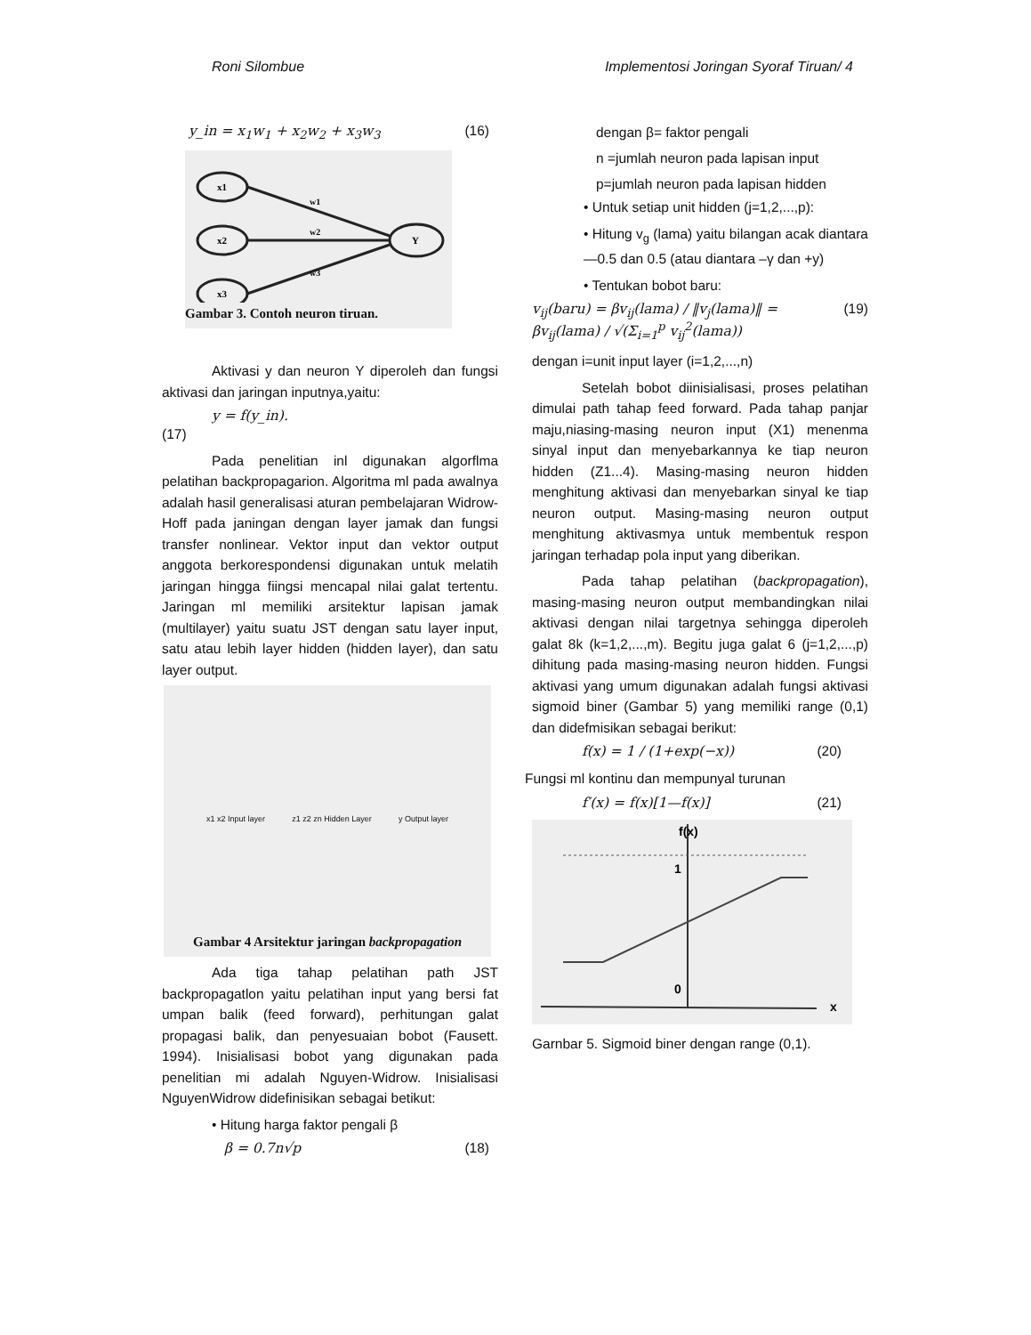Roni Silombue Implementosi Joringan Syoraf Tiruan/ 4
y_in = x<sub>1</sub>w<sub>1</sub> + x<sub>2</sub>w<sub>2</sub> + x<sub>3</sub>w<sub>3</sub> (16)
x1
x2
x3
Y
w1
w2
w3
Gambar 3. Contoh neuron tiruan.
Aktivasi y dan neuron Y diperoleh dan fungsi aktivasi dan jaringan inputnya,yaitu:
y = f(y_in).
(17)
Pada penelitian inl digunakan algorflma pelatihan backpropagarion. Algoritma ml pada awalnya adalah hasil generalisasi aturan pembelajaran Widrow-Hoff pada janingan dengan layer jamak dan fungsi transfer nonlinear. Vektor input dan vektor output anggota berkorespondensi digunakan untuk melatih jaringan hingga fiingsi mencapal nilai galat tertentu. Jaringan ml memiliki arsitektur lapisan jamak (multilayer) yaitu suatu JST dengan satu layer input, satu atau lebih layer hidden (hidden layer), dan satu layer output.
x1 x2 Input layer z1 z2 zn Hidden Layer y Output layer
Gambar 4 Arsitektur jaringan backpropagation
Ada tiga tahap pelatihan path JST backpropagatlon yaitu pelatihan input yang bersi fat umpan balik (feed forward), perhitungan galat propagasi balik, dan penyesuaian bobot (Fausett. 1994). Inisialisasi bobot yang digunakan pada penelitian mi adalah Nguyen-Widrow. Inisialisasi NguyenWidrow didefinisikan sebagai betikut:
• Hitung harga faktor pengali β
β = 0.7n√p (18)
dengan β= faktor pengali
n =jumlah neuron pada lapisan input
p=jumlah neuron pada lapisan hidden
• Untuk setiap unit hidden (j=1,2,...,p):
• Hitung v<sub>g</sub> (lama) yaitu bilangan acak diantara —0.5 dan 0.5 (atau diantara –γ dan +y)
• Tentukan bobot baru:
v<sub>ij</sub>(baru) = βv<sub>ij</sub>(lama) / ‖v<sub>j</sub>(lama)‖ = βv<sub>ij</sub>(lama) / √(Σ<sub>i=1</sub><sup>p</sup> v<sub>ij</sub><sup>2</sup>(lama)) (19)
dengan i=unit input layer (i=1,2,...,n)
Setelah bobot diinisialisasi, proses pelatihan dimulai path tahap feed forward. Pada tahap panjar maju,niasing-masing neuron input (X1) menenma sinyal input dan menyebarkannya ke tiap neuron hidden (Z1...4). Masing-masing neuron hidden menghitung aktivasi dan menyebarkan sinyal ke tiap neuron output. Masing-masing neuron output menghitung aktivasmya untuk membentuk respon jaringan terhadap pola input yang diberikan.
Pada tahap pelatihan (backpropagation), masing-masing neuron output membandingkan nilai aktivasi dengan nilai targetnya sehingga diperoleh galat 8k (k=1,2,...,m). Begitu juga galat 6 (j=1,2,...,p) dihitung pada masing-masing neuron hidden. Fungsi aktivasi yang umum digunakan adalah fungsi aktivasi sigmoid biner (Gambar 5) yang memiliki range (0,1) dan didefmisikan sebagai berikut:
f(x) = 1 / (1+exp(−x)) (20)
Fungsi ml kontinu dan mempunyal turunan
f′(x) = f(x)[1—f(x)] (21)
f(x)
1
0
x
Garnbar 5. Sigmoid biner dengan range (0,1).